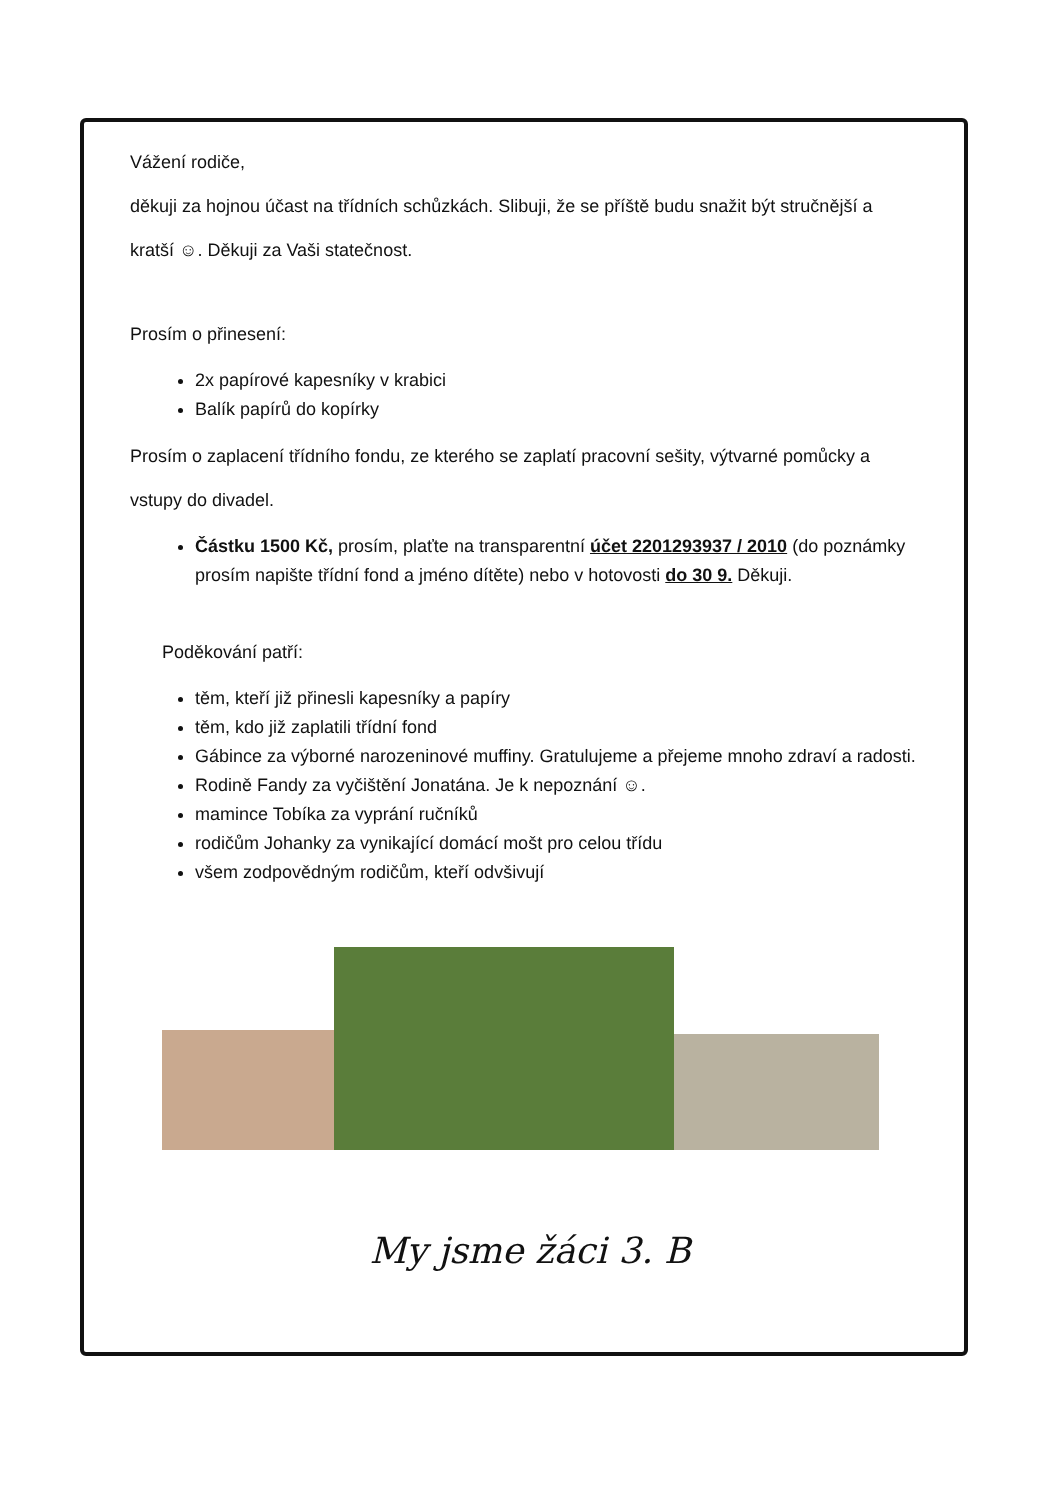Vážení rodiče,
děkuji za hojnou účast na třídních schůzkách. Slibuji, že se příště budu snažit být stručnější a
kratší ☺. Děkuji za Vaši statečnost.
Prosím o přinesení:
2x papírové kapesníky v krabici
Balík papírů do kopírky
Prosím o zaplacení třídního fondu, ze kterého se zaplatí pracovní sešity, výtvarné pomůcky a
vstupy do divadel.
Částku 1500 Kč, prosím, plaťte na transparentní účet 2201293937 / 2010 (do poznámky prosím napište třídní fond a jméno dítěte) nebo v hotovosti do 30 9. Děkuji.
Poděkování patří:
těm, kteří již přinesli kapesníky a papíry
těm, kdo již zaplatili třídní fond
Gábince za výborné narozeninové muffiny. Gratulujeme a přejeme mnoho zdraví a radosti.
Rodině Fandy za vyčištění Jonatána. Je k nepoznání ☺.
mamince Tobíka za vyprání ručníků
rodičům Johanky za vynikající domácí mošt pro celou třídu
všem zodpovědným rodičům, kteří odvšivují
My jsme žáci 3. B